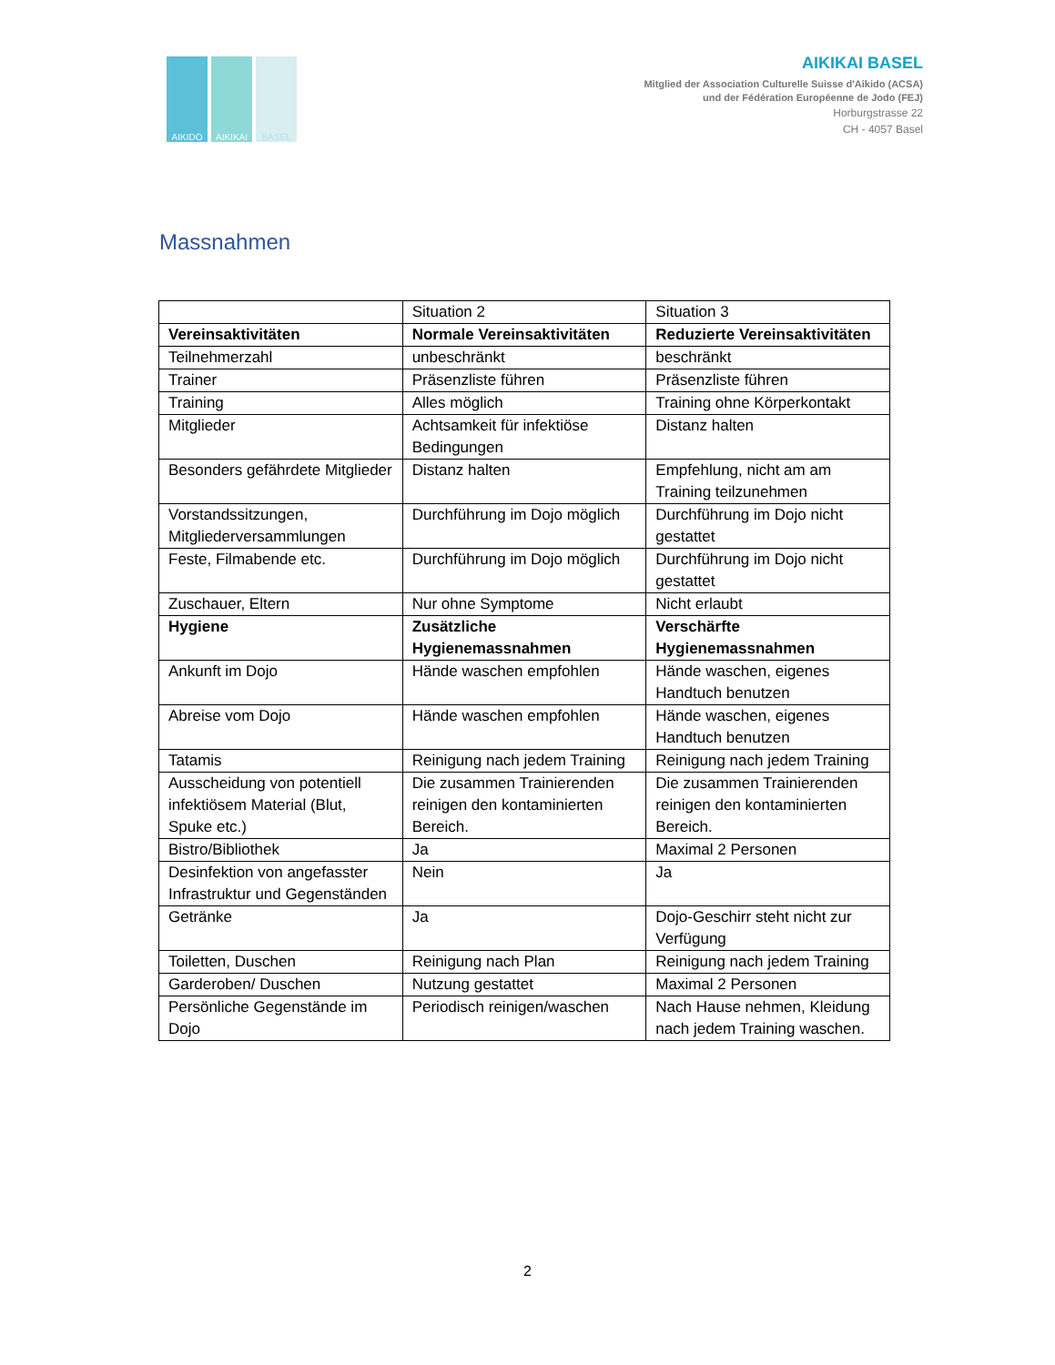AIKIDO AIKIKAI BASEL
AIKIKAI BASEL
Mitglied der Association Culturelle Suisse d'Aikido (ACSA)
und der Fédération Européenne de Jodo (FEJ)
Horburgstrasse 22
CH - 4057 Basel
Massnahmen
| | Situation 2 | Situation 3 |
| Vereinsaktivitäten | Normale Vereinsaktivitäten | Reduzierte Vereinsaktivitäten |
| Teilnehmerzahl | unbeschränkt | beschränkt |
| Trainer | Präsenzliste führen | Präsenzliste führen |
| Training | Alles möglich | Training ohne Körperkontakt |
| Mitglieder | Achtsamkeit für infektiöse Bedingungen | Distanz halten |
| Besonders gefährdete Mitglieder | Distanz halten | Empfehlung, nicht am am Training teilzunehmen |
| Vorstandssitzungen, Mitgliederversammlungen | Durchführung im Dojo möglich | Durchführung im Dojo nicht gestattet |
| Feste, Filmabende etc. | Durchführung im Dojo möglich | Durchführung im Dojo nicht gestattet |
| Zuschauer, Eltern | Nur ohne Symptome | Nicht erlaubt |
| Hygiene | Zusätzliche Hygienemassnahmen | Verschärfte Hygienemassnahmen |
| Ankunft im Dojo | Hände waschen empfohlen | Hände waschen, eigenes Handtuch benutzen |
| Abreise vom Dojo | Hände waschen empfohlen | Hände waschen, eigenes Handtuch benutzen |
| Tatamis | Reinigung nach jedem Training | Reinigung nach jedem Training |
| Ausscheidung von potentiell infektiösem Material (Blut, Spuke etc.) | Die zusammen Trainierenden reinigen den kontaminierten Bereich. | Die zusammen Trainierenden reinigen den kontaminierten Bereich. |
| Bistro/Bibliothek | Ja | Maximal 2 Personen |
| Desinfektion von angefasster Infrastruktur und Gegenständen | Nein | Ja |
| Getränke | Ja | Dojo-Geschirr steht nicht zur Verfügung |
| Toiletten, Duschen | Reinigung nach Plan | Reinigung nach jedem Training |
| Garderoben/ Duschen | Nutzung gestattet | Maximal 2 Personen |
| Persönliche Gegenstände im Dojo | Periodisch reinigen/waschen | Nach Hause nehmen, Kleidung nach jedem Training waschen. |
2